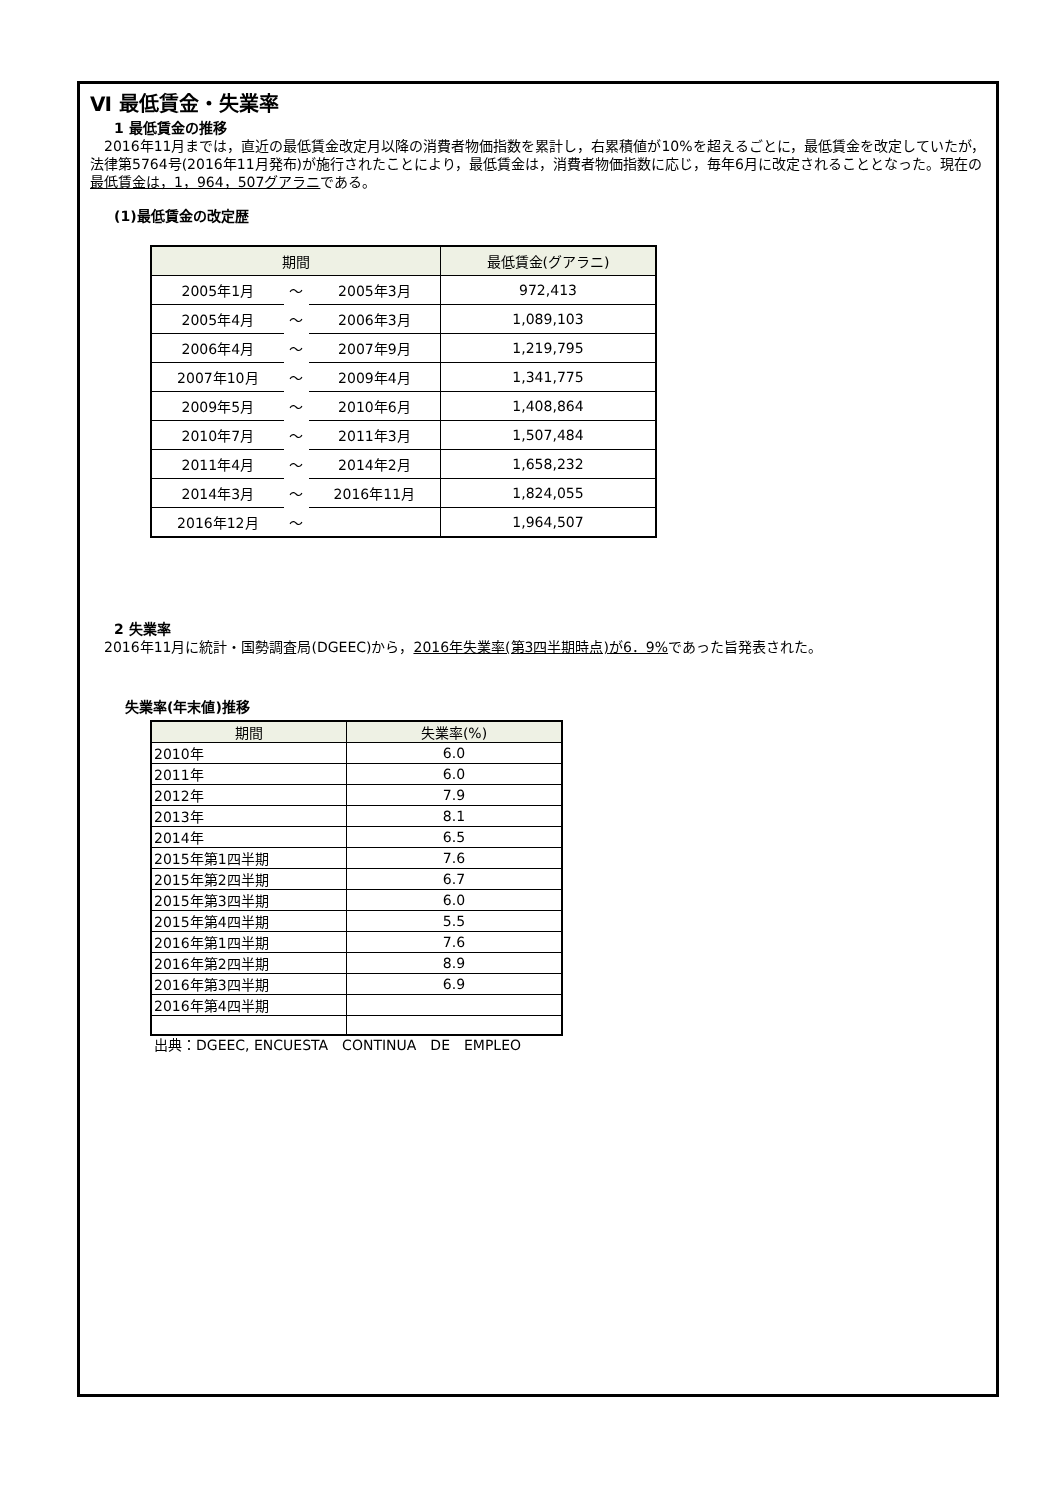Ⅵ 最低賃金・失業率
1 最低賃金の推移
　2016年11月までは，直近の最低賃金改定月以降の消費者物価指数を累計し，右累積値が10%を超えるごとに，最低賃金を改定していたが，法律第5764号(2016年11月発布)が施行されたことにより，最低賃金は，消費者物価指数に応じ，毎年6月に改定されることとなった。現在の最低賃金は，1，964，507グアラニである。
(1)最低賃金の改定歴
| 期間 | | | 最低賃金(グアラニ) |
| --- | --- | --- | --- |
| 2005年1月 | ～ | 2005年3月 | 972,413 |
| 2005年4月 | ～ | 2006年3月 | 1,089,103 |
| 2006年4月 | ～ | 2007年9月 | 1,219,795 |
| 2007年10月 | ～ | 2009年4月 | 1,341,775 |
| 2009年5月 | ～ | 2010年6月 | 1,408,864 |
| 2010年7月 | ～ | 2011年3月 | 1,507,484 |
| 2011年4月 | ～ | 2014年2月 | 1,658,232 |
| 2014年3月 | ～ | 2016年11月 | 1,824,055 |
| 2016年12月 | ～ | | 1,964,507 |
2 失業率
　2016年11月に統計・国勢調査局(DGEEC)から，2016年失業率(第3四半期時点)が6．9% であった旨発表された。
失業率(年末値)推移
| 期間 | 失業率(%) |
| --- | --- |
| 2010年 | 6.0 |
| 2011年 | 6.0 |
| 2012年 | 7.9 |
| 2013年 | 8.1 |
| 2014年 | 6.5 |
| 2015年第1四半期 | 7.6 |
| 2015年第2四半期 | 6.7 |
| 2015年第3四半期 | 6.0 |
| 2015年第4四半期 | 5.5 |
| 2016年第1四半期 | 7.6 |
| 2016年第2四半期 | 8.9 |
| 2016年第3四半期 | 6.9 |
| 2016年第4四半期 | |
出典：DGEEC, ENCUESTA　CONTINUA　DE　EMPLEO